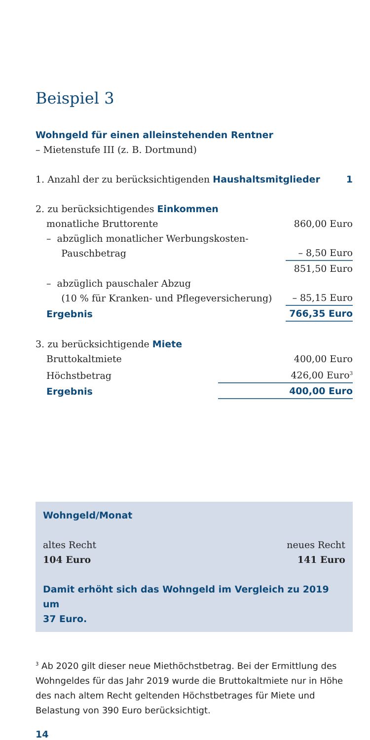Beispiel 3
Wohngeld für einen alleinstehenden Rentner
– Mietenstufe III (z. B. Dortmund)
| 1. Anzahl der zu berücksichtigenden Haushaltsmitglieder | 1 |
| 2. zu berücksichtigendes Einkommen | |
| monatliche Bruttorente | 860,00 Euro |
| – abzüglich monatlicher Werbungskosten- Pauschbetrag | – 8,50 Euro |
| | 851,50 Euro |
| – abzüglich pauschaler Abzug (10 % für Kranken- und Pflegeversicherung) | – 85,15 Euro |
| Ergebnis | 766,35 Euro |
| 3. zu berücksichtigende Miete | |
| Bruttokaltmiete | 400,00 Euro |
| Höchstbetrag | 426,00 Euro<sup>3</sup> |
| Ergebnis | 400,00 Euro |
Wohngeld/Monat
| altes Recht | neues Recht |
| 104 Euro | 141 Euro |
Damit erhöht sich das Wohngeld im Vergleich zu 2019 um
37 Euro.
<sup>3</sup> Ab 2020 gilt dieser neue Miethöchstbetrag. Bei der Ermittlung des Wohngeldes für das Jahr 2019 wurde die Bruttokaltmiete nur in Höhe des nach altem Recht geltenden Höchstbetrages für Miete und Belastung von 390 Euro berücksichtigt.
14